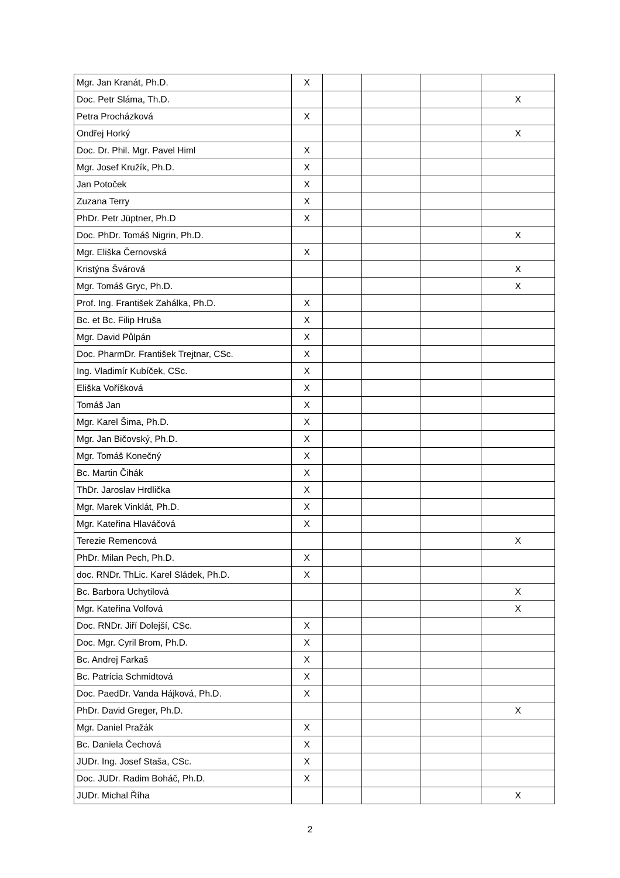| Mgr. Jan Kranát, Ph.D. | X | | | | |
| Doc. Petr Sláma, Th.D. | | | | | X |
| Petra Procházková | X | | | | |
| Ondřej Horký | | | | | X |
| Doc. Dr. Phil. Mgr. Pavel Himl | X | | | | |
| Mgr. Josef Kružík, Ph.D. | X | | | | |
| Jan Potoček | X | | | | |
| Zuzana Terry | X | | | | |
| PhDr. Petr Jüptner, Ph.D | X | | | | |
| Doc. PhDr. Tomáš Nigrin, Ph.D. | | | | | X |
| Mgr. Eliška Černovská | X | | | | |
| Kristýna Švárová | | | | | X |
| Mgr. Tomáš Gryc, Ph.D. | | | | | X |
| Prof. Ing. František Zahálka, Ph.D. | X | | | | |
| Bc. et Bc. Filip Hruša | X | | | | |
| Mgr. David Půlpán | X | | | | |
| Doc. PharmDr. František Trejtnar, CSc. | X | | | | |
| Ing. Vladimír Kubíček, CSc. | X | | | | |
| Eliška Voříšková | X | | | | |
| Tomáš Jan | X | | | | |
| Mgr. Karel Šima, Ph.D. | X | | | | |
| Mgr. Jan Bičovský, Ph.D. | X | | | | |
| Mgr. Tomáš Konečný | X | | | | |
| Bc. Martin Čihák | X | | | | |
| ThDr. Jaroslav Hrdlička | X | | | | |
| Mgr. Marek Vinklát, Ph.D. | X | | | | |
| Mgr. Kateřina Hlaváčová | X | | | | |
| Terezie Remencová | | | | | X |
| PhDr. Milan Pech, Ph.D. | X | | | | |
| doc. RNDr. ThLic. Karel Sládek, Ph.D. | X | | | | |
| Bc. Barbora Uchytilová | | | | | X |
| Mgr. Kateřina Volfová | | | | | X |
| Doc. RNDr. Jiří Dolejší, CSc. | X | | | | |
| Doc. Mgr. Cyril Brom, Ph.D. | X | | | | |
| Bc. Andrej Farkaš | X | | | | |
| Bc. Patrícia Schmidtová | X | | | | |
| Doc. PaedDr. Vanda Hájková, Ph.D. | X | | | | |
| PhDr. David Greger, Ph.D. | | | | | X |
| Mgr. Daniel Pražák | X | | | | |
| Bc. Daniela Čechová | X | | | | |
| JUDr. Ing. Josef Staša, CSc. | X | | | | |
| Doc. JUDr. Radim Boháč, Ph.D. | X | | | | |
| JUDr. Michal Říha | | | | | X |
2